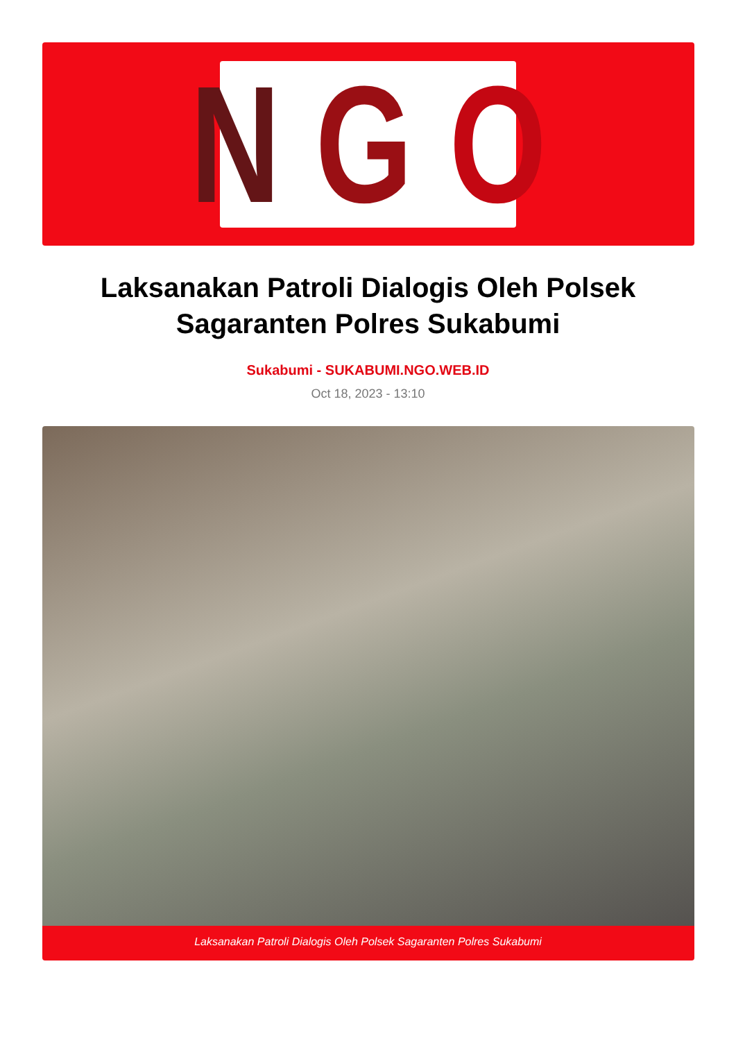N G O
Laksanakan Patroli Dialogis Oleh Polsek Sagaranten Polres Sukabumi
Sukabumi - SUKABUMI.NGO.WEB.ID
Oct 18, 2023 - 13:10
Laksanakan Patroli Dialogis Oleh Polsek Sagaranten Polres Sukabumi